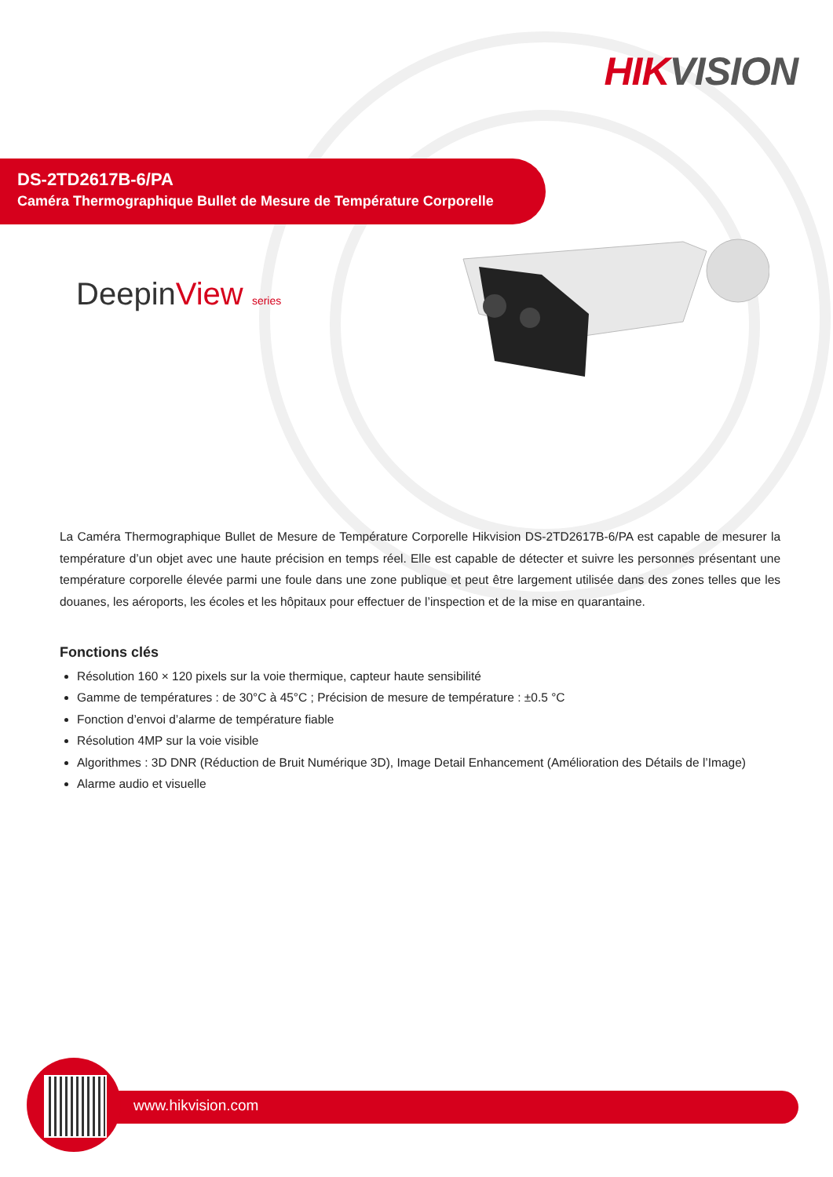HIK VISION
DS-2TD2617B-6/PA
Caméra Thermographique Bullet de Mesure de Température Corporelle
DeepinView series
La Caméra Thermographique Bullet de Mesure de Température Corporelle Hikvision DS-2TD2617B-6/PA est capable de mesurer la température d’un objet avec une haute précision en temps réel. Elle est capable de détecter et suivre les personnes présentant une température corporelle élevée parmi une foule dans une zone publique et peut être largement utilisée dans des zones telles que les douanes, les aéroports, les écoles et les hôpitaux pour effectuer de l’inspection et de la mise en quarantaine.
Fonctions clés
Résolution 160 × 120 pixels sur la voie thermique, capteur haute sensibilité
Gamme de températures : de 30°C à 45°C ; Précision de mesure de température : ±0.5 °C
Fonction d’envoi d’alarme de température fiable
Résolution 4MP sur la voie visible
Algorithmes : 3D DNR (Réduction de Bruit Numérique 3D), Image Detail Enhancement (Amélioration des Détails de l’Image)
Alarme audio et visuelle
www.hikvision.com